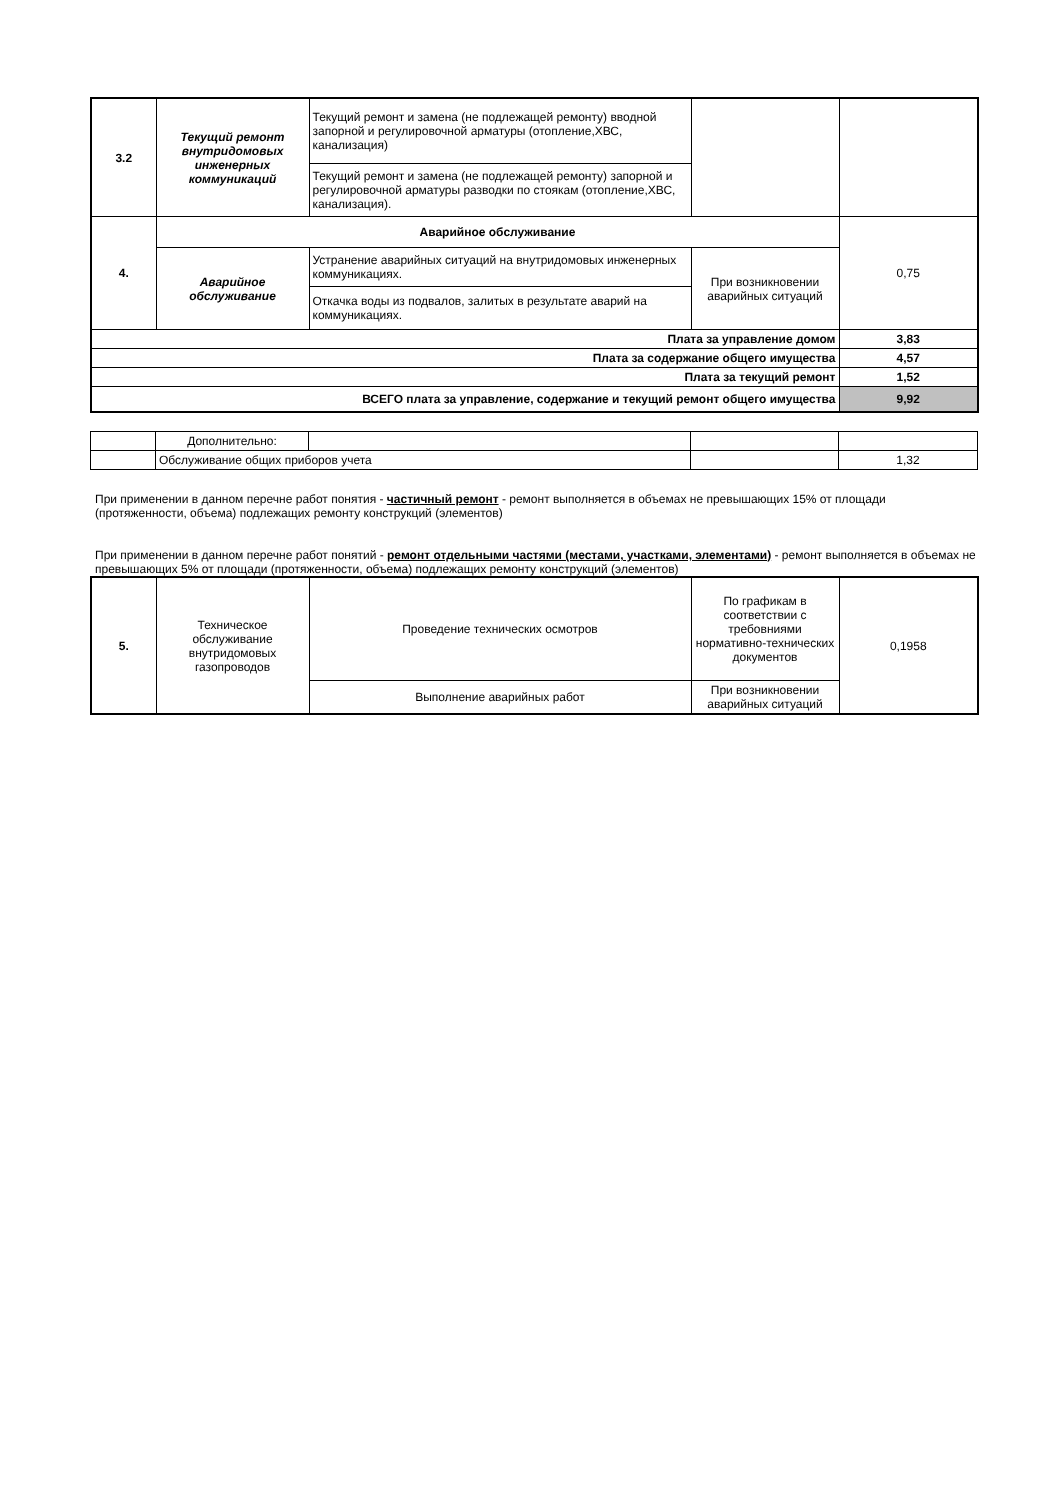| 3.2 | Текущий ремонт внутридомовых инженерных коммуникаций | Текущий ремонт и замена (не подлежащей ремонту) вводной запорной и регулировочной арматуры (отопление,ХВС, канализация) | | |
| | | Текущий ремонт и замена (не подлежащей ремонту) запорной и регулировочной арматуры разводки по стоякам (отопление,ХВС, канализация). | | |
| 4. | Аварийное обслуживание | | | 0,75 |
| | Аварийное обслуживание | Устранение аварийных ситуаций на внутридомовых инженерных коммуникациях. | При возникновении аварийных ситуаций | |
| | | Откачка воды из подвалов, залитых в результате аварий на коммуникациях. | | |
| Плата за управление домом | | | | 3,83 |
| Плата за содержание общего имущества | | | | 4,57 |
| Плата за текущий ремонт | | | | 1,52 |
| ВСЕГО плата за управление, содержание и текущий ремонт общего имущества | | | | 9,92 |
| | Дополнительно: | | | |
| | Обслуживание общих приборов учета | | | 1,32 |
При применении в данном перечне работ понятия - частичный ремонт - ремонт выполняется в объемах не превышающих 15% от площади (протяженности, объема) подлежащих ремонту конструкций (элементов)
При применении в данном перечне работ понятий - ремонт отдельными частями (местами, участками, элементами) - ремонт выполняется в объемах не превышающих 5% от площади (протяженности, объема) подлежащих ремонту конструкций (элементов)
| 5. | Техническое обслуживание внутридомовых газопроводов | Проведение технических осмотров | По графикам в соответствии с требовниями нормативно-технических документов | 0,1958 |
| | | Выполнение аварийных работ | При возникновении аварийных ситуаций | |